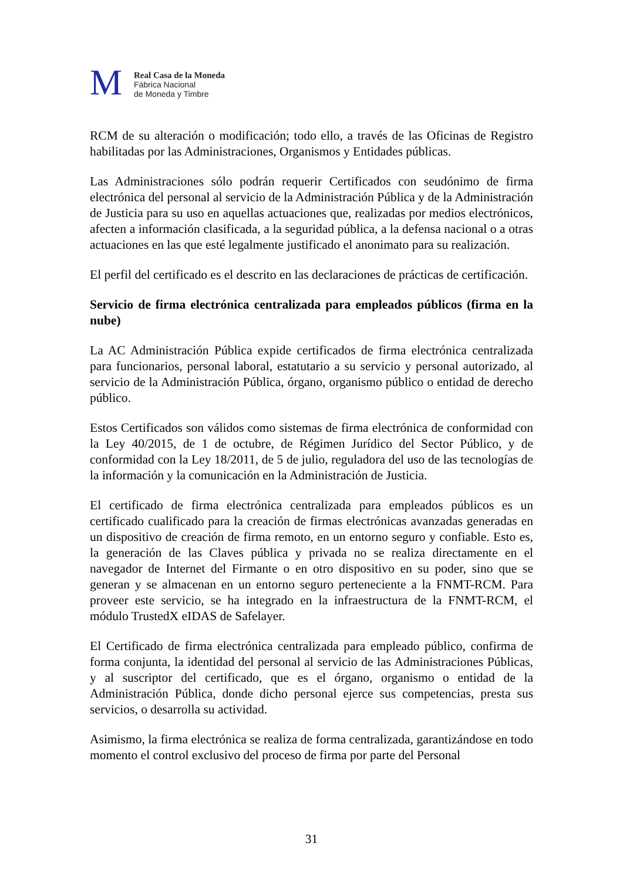M
Real Casa de la Moneda
Fábrica Nacional
de Moneda y Timbre
RCM de su alteración o modificación; todo ello, a través de las Oficinas de Registro habilitadas por las Administraciones, Organismos y Entidades públicas.
Las Administraciones sólo podrán requerir Certificados con seudónimo de firma electrónica del personal al servicio de la Administración Pública y de la Administración de Justicia para su uso en aquellas actuaciones que, realizadas por medios electrónicos, afecten a información clasificada, a la seguridad pública, a la defensa nacional o a otras actuaciones en las que esté legalmente justificado el anonimato para su realización.
El perfil del certificado es el descrito en las declaraciones de prácticas de certificación.
Servicio de firma electrónica centralizada para empleados públicos (firma en la nube)
La AC Administración Pública expide certificados de firma electrónica centralizada para funcionarios, personal laboral, estatutario a su servicio y personal autorizado, al servicio de la Administración Pública, órgano, organismo público o entidad de derecho público.
Estos Certificados son válidos como sistemas de firma electrónica de conformidad con la Ley 40/2015, de 1 de octubre, de Régimen Jurídico del Sector Público, y de conformidad con la Ley 18/2011, de 5 de julio, reguladora del uso de las tecnologías de la información y la comunicación en la Administración de Justicia.
El certificado de firma electrónica centralizada para empleados públicos es un certificado cualificado para la creación de firmas electrónicas avanzadas generadas en un dispositivo de creación de firma remoto, en un entorno seguro y confiable. Esto es, la generación de las Claves pública y privada no se realiza directamente en el navegador de Internet del Firmante o en otro dispositivo en su poder, sino que se generan y se almacenan en un entorno seguro perteneciente a la FNMT-RCM. Para proveer este servicio, se ha integrado en la infraestructura de la FNMT-RCM, el módulo TrustedX eIDAS de Safelayer.
El Certificado de firma electrónica centralizada para empleado público, confirma de forma conjunta, la identidad del personal al servicio de las Administraciones Públicas, y al suscriptor del certificado, que es el órgano, organismo o entidad de la Administración Pública, donde dicho personal ejerce sus competencias, presta sus servicios, o desarrolla su actividad.
Asimismo, la firma electrónica se realiza de forma centralizada, garantizándose en todo momento el control exclusivo del proceso de firma por parte del Personal
31